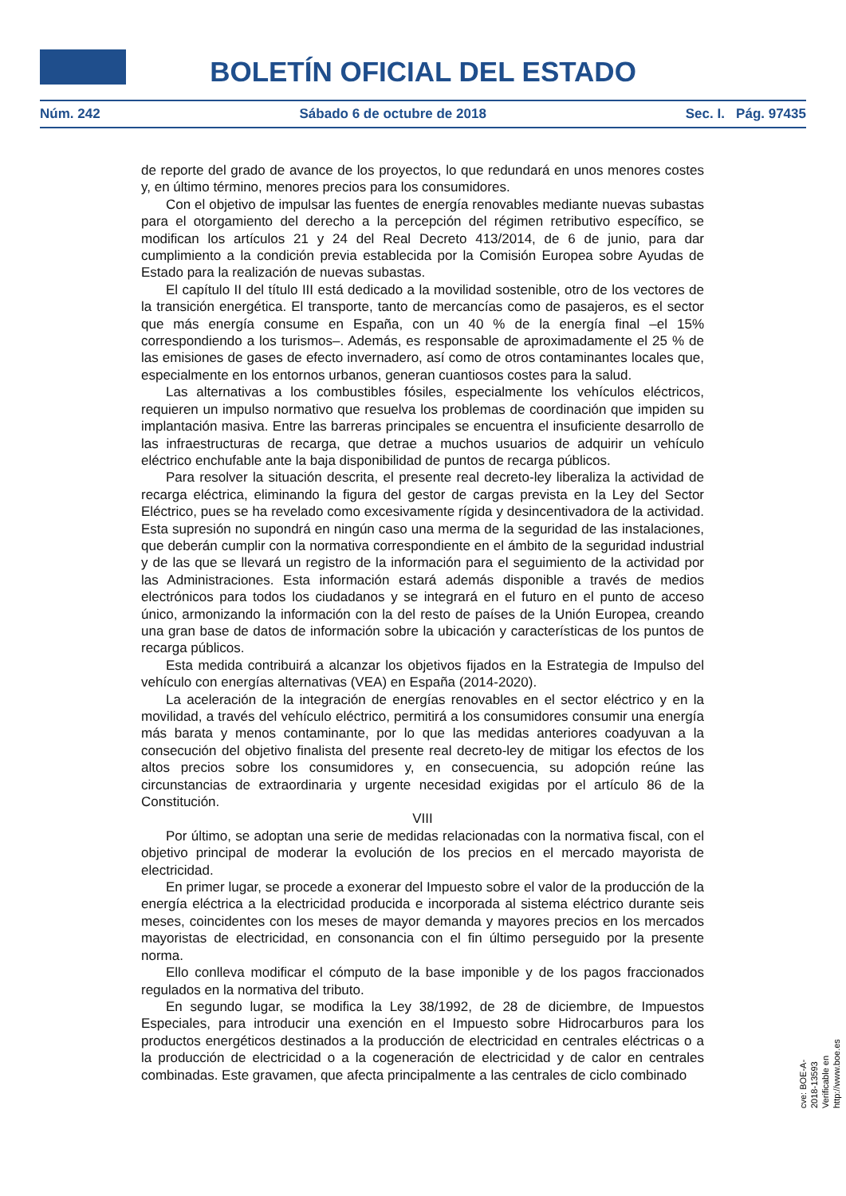BOLETÍN OFICIAL DEL ESTADO
Núm. 242 Sábado 6 de octubre de 2018 Sec. I. Pág. 97435
de reporte del grado de avance de los proyectos, lo que redundará en unos menores costes y, en último término, menores precios para los consumidores.
Con el objetivo de impulsar las fuentes de energía renovables mediante nuevas subastas para el otorgamiento del derecho a la percepción del régimen retributivo específico, se modifican los artículos 21 y 24 del Real Decreto 413/2014, de 6 de junio, para dar cumplimiento a la condición previa establecida por la Comisión Europea sobre Ayudas de Estado para la realización de nuevas subastas.
El capítulo II del título III está dedicado a la movilidad sostenible, otro de los vectores de la transición energética. El transporte, tanto de mercancías como de pasajeros, es el sector que más energía consume en España, con un 40 % de la energía final –el 15% correspondiendo a los turismos–. Además, es responsable de aproximadamente el 25 % de las emisiones de gases de efecto invernadero, así como de otros contaminantes locales que, especialmente en los entornos urbanos, generan cuantiosos costes para la salud.
Las alternativas a los combustibles fósiles, especialmente los vehículos eléctricos, requieren un impulso normativo que resuelva los problemas de coordinación que impiden su implantación masiva. Entre las barreras principales se encuentra el insuficiente desarrollo de las infraestructuras de recarga, que detrae a muchos usuarios de adquirir un vehículo eléctrico enchufable ante la baja disponibilidad de puntos de recarga públicos.
Para resolver la situación descrita, el presente real decreto-ley liberaliza la actividad de recarga eléctrica, eliminando la figura del gestor de cargas prevista en la Ley del Sector Eléctrico, pues se ha revelado como excesivamente rígida y desincentivadora de la actividad. Esta supresión no supondrá en ningún caso una merma de la seguridad de las instalaciones, que deberán cumplir con la normativa correspondiente en el ámbito de la seguridad industrial y de las que se llevará un registro de la información para el seguimiento de la actividad por las Administraciones. Esta información estará además disponible a través de medios electrónicos para todos los ciudadanos y se integrará en el futuro en el punto de acceso único, armonizando la información con la del resto de países de la Unión Europea, creando una gran base de datos de información sobre la ubicación y características de los puntos de recarga públicos.
Esta medida contribuirá a alcanzar los objetivos fijados en la Estrategia de Impulso del vehículo con energías alternativas (VEA) en España (2014-2020).
La aceleración de la integración de energías renovables en el sector eléctrico y en la movilidad, a través del vehículo eléctrico, permitirá a los consumidores consumir una energía más barata y menos contaminante, por lo que las medidas anteriores coadyuvan a la consecución del objetivo finalista del presente real decreto-ley de mitigar los efectos de los altos precios sobre los consumidores y, en consecuencia, su adopción reúne las circunstancias de extraordinaria y urgente necesidad exigidas por el artículo 86 de la Constitución.
VIII
Por último, se adoptan una serie de medidas relacionadas con la normativa fiscal, con el objetivo principal de moderar la evolución de los precios en el mercado mayorista de electricidad.
En primer lugar, se procede a exonerar del Impuesto sobre el valor de la producción de la energía eléctrica a la electricidad producida e incorporada al sistema eléctrico durante seis meses, coincidentes con los meses de mayor demanda y mayores precios en los mercados mayoristas de electricidad, en consonancia con el fin último perseguido por la presente norma.
Ello conlleva modificar el cómputo de la base imponible y de los pagos fraccionados regulados en la normativa del tributo.
En segundo lugar, se modifica la Ley 38/1992, de 28 de diciembre, de Impuestos Especiales, para introducir una exención en el Impuesto sobre Hidrocarburos para los productos energéticos destinados a la producción de electricidad en centrales eléctricas o a la producción de electricidad o a la cogeneración de electricidad y de calor en centrales combinadas. Este gravamen, que afecta principalmente a las centrales de ciclo combinado
cve: BOE-A-2018-13593
Verificable en http://www.boe.es